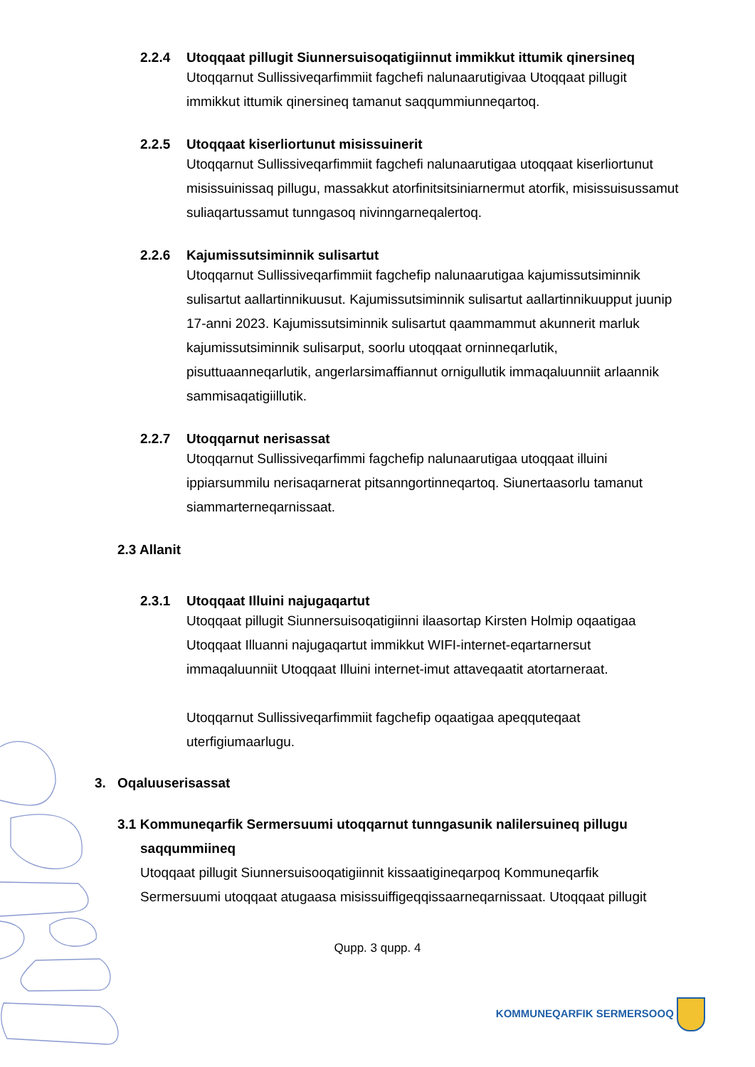2.2.4 Utoqqaat pillugit Siunnersuisoqatigiinnut immikkut ittumik qinersineq
Utoqqarnut Sullissiveqarfimmiit fagchefi nalunaarutigivaa Utoqqaat pillugit immikkut ittumik qinersineq tamanut saqqummiunneqartoq.
2.2.5 Utoqqaat kiserliortunut misissuinerit
Utoqqarnut Sullissiveqarfimmiit fagchefi nalunaarutigaa utoqqaat kiserliortunut misissuinissaq pillugu, massakkut atorfinitsitsiniarnermut atorfik, misissuisussamut suliaqartussamut tunngasoq nivinngarneqalertoq.
2.2.6 Kajumissutsiminnik sulisartut
Utoqqarnut Sullissiveqarfimmiit fagchefip nalunaarutigaa kajumissutsiminnik sulisartut aallartinnikuusut. Kajumissutsiminnik sulisartut aallartinnikuupput juunip 17-anni 2023. Kajumissutsiminnik sulisartut qaammammut akunnerit marluk kajumissutsiminnik sulisarput, soorlu utoqqaat orninneqarlutik, pisuttuaanneqarlutik, angerlarsimaffiannut ornigullutik immaqaluunniit arlaannik sammisaqatigiillutik.
2.2.7 Utoqqarnut nerisassat
Utoqqarnut Sullissiveqarfimmi fagchefip nalunaarutigaa utoqqaat illuini ippiarsummilu nerisaqarnerat pitsanngortinneqartoq. Siunertaasorlu tamanut siammarterneqarnissaat.
2.3 Allanit
2.3.1 Utoqqaat Illuini najugaqartut
Utoqqaat pillugit Siunnersuisoqatigiinni ilaasortap Kirsten Holmip oqaatigaa Utoqqaat Illuanni najugaqartut immikkut WIFI-internet-eqartarnersut immaqaluunniit Utoqqaat Illuini internet-imut attaveqaatit atortarneraat.
Utoqqarnut Sullissiveqarfimmiit fagchefip oqaatigaa apeqquteqaat uterfigiumaarlugu.
3. Oqaluuserisassat
3.1 Kommuneqarfik Sermersuumi utoqqarnut tunngasunik nalilersuineq pillugu
saqqummiineq
Utoqqaat pillugit Siunnersuisooqatigiinnit kissaatigineqarpoq Kommuneqarfik Sermersuumi utoqqaat atugaasa misissuiffigeqqissaarneqarnissaat. Utoqqaat pillugit
Qupp. 3 qupp. 4
KOMMUNEQARFIK SERMERSOOQ